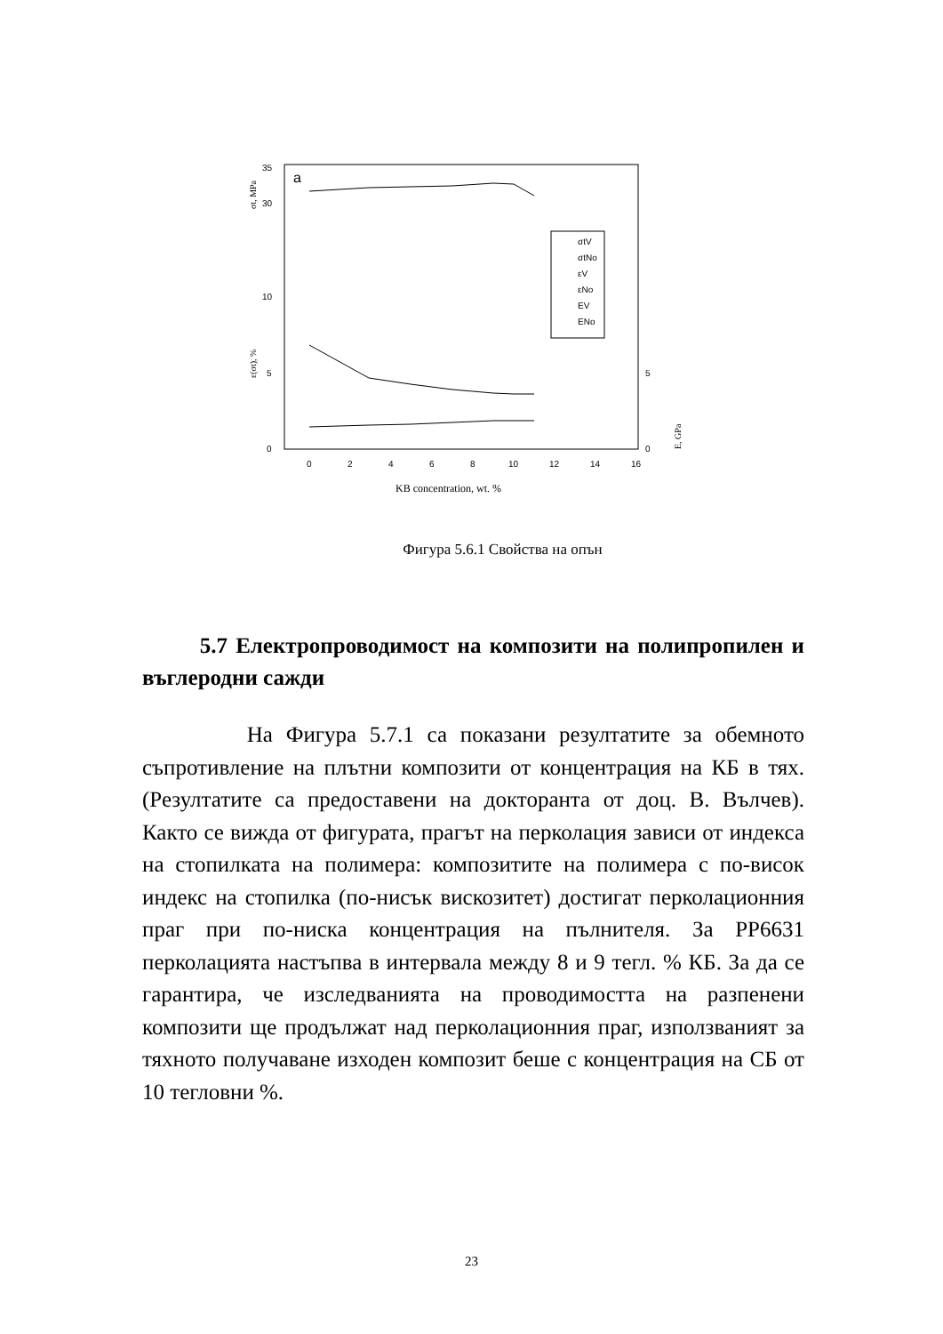35
30
10
5
0
5
0
0
2
4
6
8
10
12
14
16
KB concentration, wt. %
σt, MPa
ε(σt), %
E, GPa
a
σtV
σtNo
εV
εNo
EV
ENo
Фигура 5.6.1 Свойства на опън
5.7 Електропроводимост на композити на полипропилен и въглеродни сажди
На Фигура 5.7.1 са показани резултатите за обемното съпротивление на плътни композити от концентрация на КБ в тях. (Резултатите са предоставени на докторанта от доц. В. Вълчев). Както се вижда от фигурата, прагът на перколация зависи от индекса на стопилката на полимера: композитите на полимера с по-висок индекс на стопилка (по-нисък вискозитет) достигат перколационния праг при по-ниска концентрация на пълнителя. За PP6631 перколацията настъпва в интервала между 8 и 9 тегл. % КБ. За да се гарантира, че изследванията на проводимостта на разпенени композити ще продължат над перколационния праг, използваният за тяхното получаване изходен композит беше с концентрация на СБ от 10 тегловни %.
23